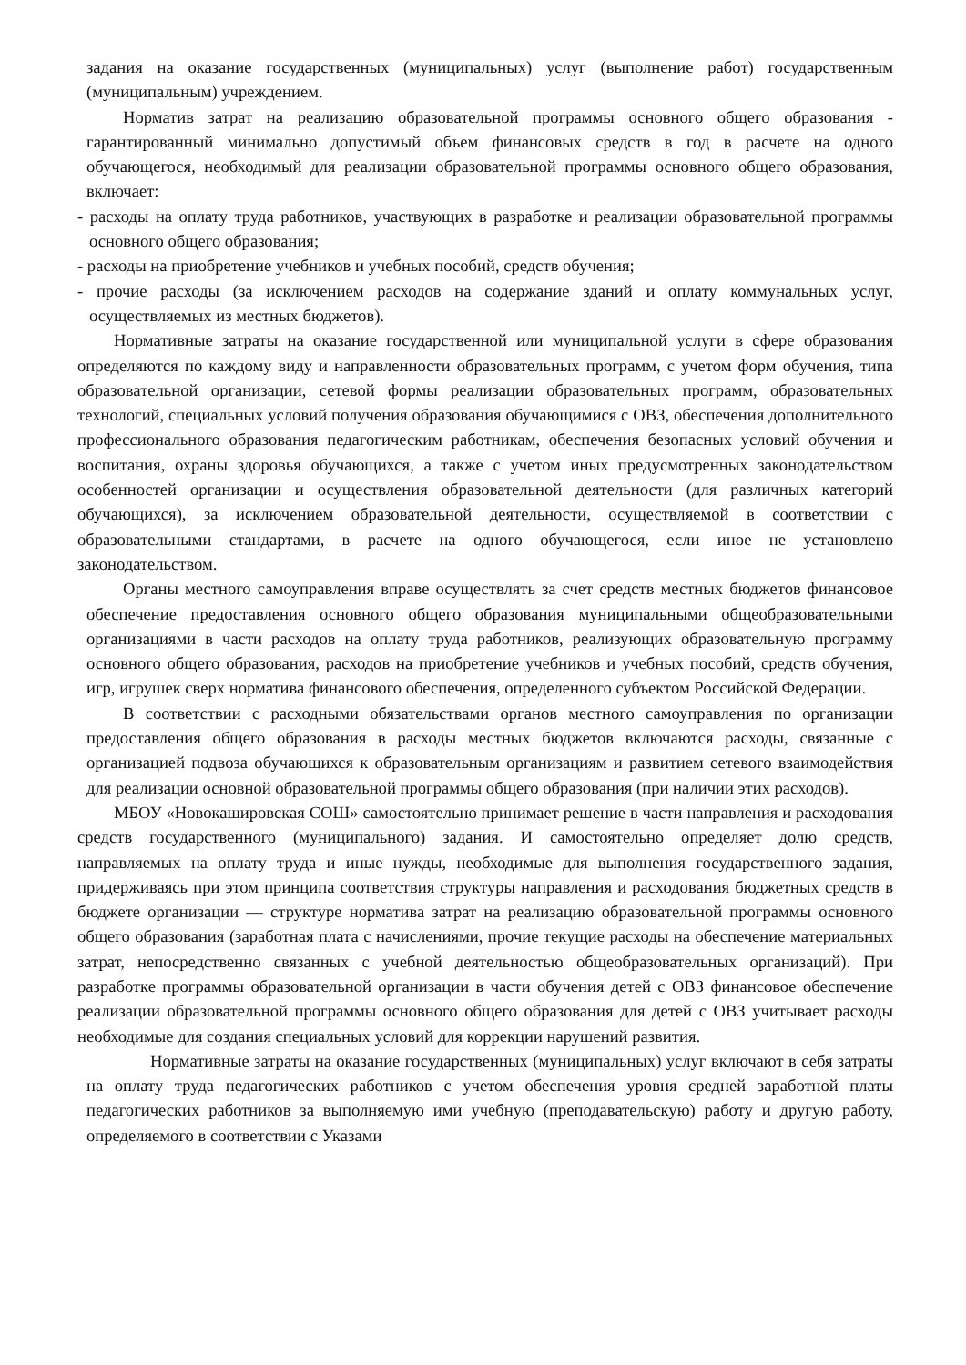задания на оказание государственных (муниципальных) услуг (выполнение работ) государственным (муниципальным) учреждением.
Норматив затрат на реализацию образовательной программы основного общего образования - гарантированный минимально допустимый объем финансовых средств в год в расчете на одного обучающегося, необходимый для реализации образовательной программы основного общего образования, включает:
- расходы на оплату труда работников, участвующих в разработке и реализации образовательной программы основного общего образования;
- расходы на приобретение учебников и учебных пособий, средств обучения;
- прочие расходы (за исключением расходов на содержание зданий и оплату коммунальных услуг, осуществляемых из местных бюджетов).
Нормативные затраты на оказание государственной или муниципальной услуги в сфере образования определяются по каждому виду и направленности образовательных программ, с учетом форм обучения, типа образовательной организации, сетевой формы реализации образовательных программ, образовательных технологий, специальных условий получения образования обучающимися с ОВЗ, обеспечения дополнительного профессионального образования педагогическим работникам, обеспечения безопасных условий обучения и воспитания, охраны здоровья обучающихся, а также с учетом иных предусмотренных законодательством особенностей организации и осуществления образовательной деятельности (для различных категорий обучающихся), за исключением образовательной деятельности, осуществляемой в соответствии с образовательными стандартами, в расчете на одного обучающегося, если иное не установлено законодательством.
Органы местного самоуправления вправе осуществлять за счет средств местных бюджетов финансовое обеспечение предоставления основного общего образования муниципальными общеобразовательными организациями в части расходов на оплату труда работников, реализующих образовательную программу основного общего образования, расходов на приобретение учебников и учебных пособий, средств обучения, игр, игрушек сверх норматива финансового обеспечения, определенного субъектом Российской Федерации.
В соответствии с расходными обязательствами органов местного самоуправления по организации предоставления общего образования в расходы местных бюджетов включаются расходы, связанные с организацией подвоза обучающихся к образовательным организациям и развитием сетевого взаимодействия для реализации основной образовательной программы общего образования (при наличии этих расходов).
МБОУ «Новокашировская СОШ» самостоятельно принимает решение в части направления и расходования средств государственного (муниципального) задания. И самостоятельно определяет долю средств, направляемых на оплату труда и иные нужды, необходимые для выполнения государственного задания, придерживаясь при этом принципа соответствия структуры направления и расходования бюджетных средств в бюджете организации — структуре норматива затрат на реализацию образовательной программы основного общего образования (заработная плата с начислениями, прочие текущие расходы на обеспечение материальных затрат, непосредственно связанных с учебной деятельностью общеобразовательных организаций). При разработке программы образовательной организации в части обучения детей с ОВЗ финансовое обеспечение реализации образовательной программы основного общего образования для детей с ОВЗ учитывает расходы необходимые для создания специальных условий для коррекции нарушений развития.
Нормативные затраты на оказание государственных (муниципальных) услуг включают в себя затраты на оплату труда педагогических работников с учетом обеспечения уровня средней заработной платы педагогических работников за выполняемую ими учебную (преподавательскую) работу и другую работу, определяемого в соответствии с Указами